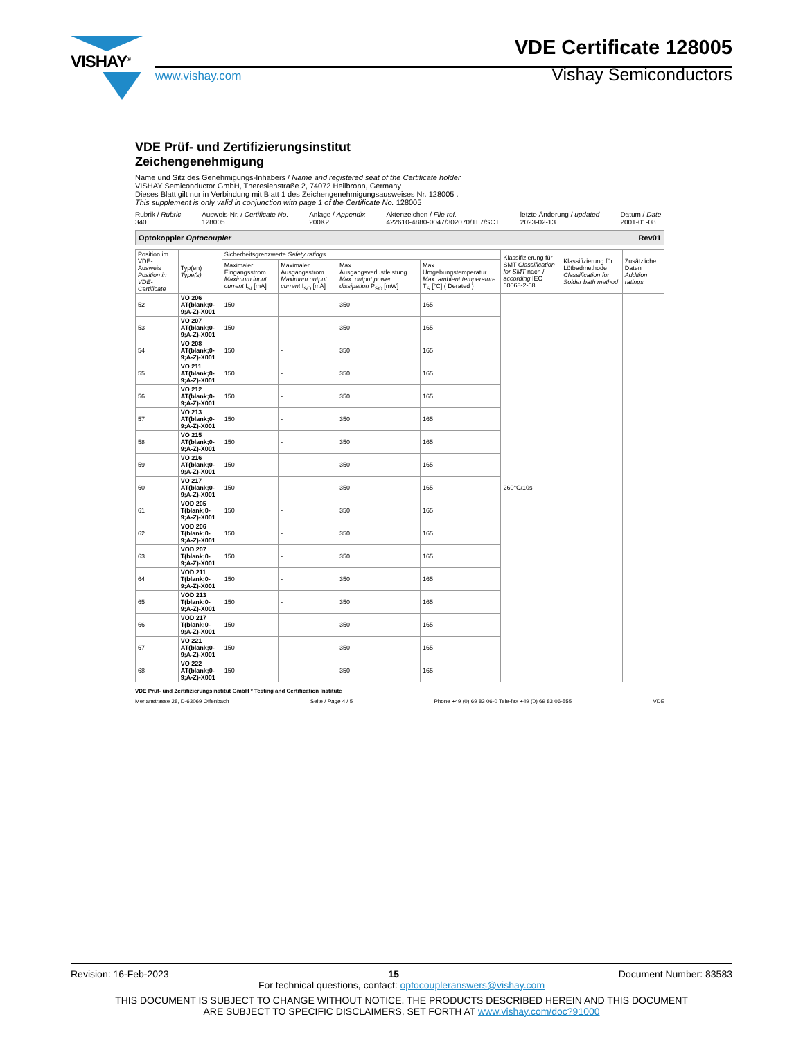VISHAY<sup>®</sup>
www.vishay.com
VDE Certificate 128005
Vishay Semiconductors
VDE Prüf- und Zertifizierungsinstitut
Zeichengenehmigung
Name und Sitz des Genehmigungs-Inhabers / Name and registered seat of the Certificate holder
VISHAY Semiconductor GmbH, Theresienstraße 2, 74072 Heilbronn, Germany
Dieses Blatt gilt nur in Verbindung mit Blatt 1 des Zeichengenehmigungsausweises Nr. 128005 .
This supplement is only valid in conjunction with page 1 of the Certificate No. 128005
Rubrik / Rubric
340
Ausweis-Nr. / Certificate No.
128005
Anlage / Appendix
200K2
Aktenzeichen / File ref.
422610-4880-0047/302070/TL7/SCT
letzte Änderung / updated
2023-02-13
Datum / Date
2001-01-08
Optokoppler Optocoupler Rev01
| Position im VDE-Ausweis Position in VDE-Certificate | Typ(en) Type(s) | Sicherheitsgrenzwerte Safety ratings | | | | Klassifizierung für SMT Classification for SMT nach / according IEC 60068-2-58 | Klassifizierung für Lötbadmethode Classification for Solder bath method | Zusätzliche Daten Addition ratings |
| --- | --- | --- | --- | --- | --- | --- | --- | --- |
| | | Maximaler Eingangsstrom Maximum input current I<sub>SI</sub> [mA] | Maximaler Ausgangsstrom Maximum output current I<sub>SO</sub> [mA] | Max. Ausgangsverlustleistung Max. output power dissipation P<sub>SO</sub> [mW] | Max. Umgebungstemperatur Max. ambient temperature T<sub>S</sub> [°C] ( Derated ) | | | |
| 52 | VO 206 AT(blank;0-9;A-Z)-X001 | 150 | - | 350 | 165 | 260°C/10s | - | - |
| 53 | VO 207 AT(blank;0-9;A-Z)-X001 | 150 | - | 350 | 165 | | | |
| 54 | VO 208 AT(blank;0-9;A-Z)-X001 | 150 | - | 350 | 165 | | | |
| 55 | VO 211 AT(blank;0-9;A-Z)-X001 | 150 | - | 350 | 165 | | | |
| 56 | VO 212 AT(blank;0-9;A-Z)-X001 | 150 | - | 350 | 165 | | | |
| 57 | VO 213 AT(blank;0-9;A-Z)-X001 | 150 | - | 350 | 165 | | | |
| 58 | VO 215 AT(blank;0-9;A-Z)-X001 | 150 | - | 350 | 165 | | | |
| 59 | VO 216 AT(blank;0-9;A-Z)-X001 | 150 | - | 350 | 165 | | | |
| 60 | VO 217 AT(blank;0-9;A-Z)-X001 | 150 | - | 350 | 165 | | | |
| 61 | VOD 205 T(blank;0-9;A-Z)-X001 | 150 | - | 350 | 165 | | | |
| 62 | VOD 206 T(blank;0-9;A-Z)-X001 | 150 | - | 350 | 165 | | | |
| 63 | VOD 207 T(blank;0-9;A-Z)-X001 | 150 | - | 350 | 165 | | | |
| 64 | VOD 211 T(blank;0-9;A-Z)-X001 | 150 | - | 350 | 165 | | | |
| 65 | VOD 213 T(blank;0-9;A-Z)-X001 | 150 | - | 350 | 165 | | | |
| 66 | VOD 217 T(blank;0-9;A-Z)-X001 | 150 | - | 350 | 165 | | | |
| 67 | VO 221 AT(blank;0-9;A-Z)-X001 | 150 | - | 350 | 165 | | | |
| 68 | VO 222 AT(blank;0-9;A-Z)-X001 | 150 | - | 350 | 165 | | | |
VDE Prüf- und Zertifizierungsinstitut GmbH * Testing and Certification Institute
Merianstrasse 28, D-63069 Offenbach Seite / Page 4 / 5 Phone +49 (0) 69 83 06-0 Tele-fax +49 (0) 69 83 06-555 VDE
Revision: 16-Feb-2023 15 Document Number: 83583
For technical questions, contact: optocoupleranswers@vishay.com
THIS DOCUMENT IS SUBJECT TO CHANGE WITHOUT NOTICE. THE PRODUCTS DESCRIBED HEREIN AND THIS DOCUMENT
ARE SUBJECT TO SPECIFIC DISCLAIMERS, SET FORTH AT www.vishay.com/doc?91000